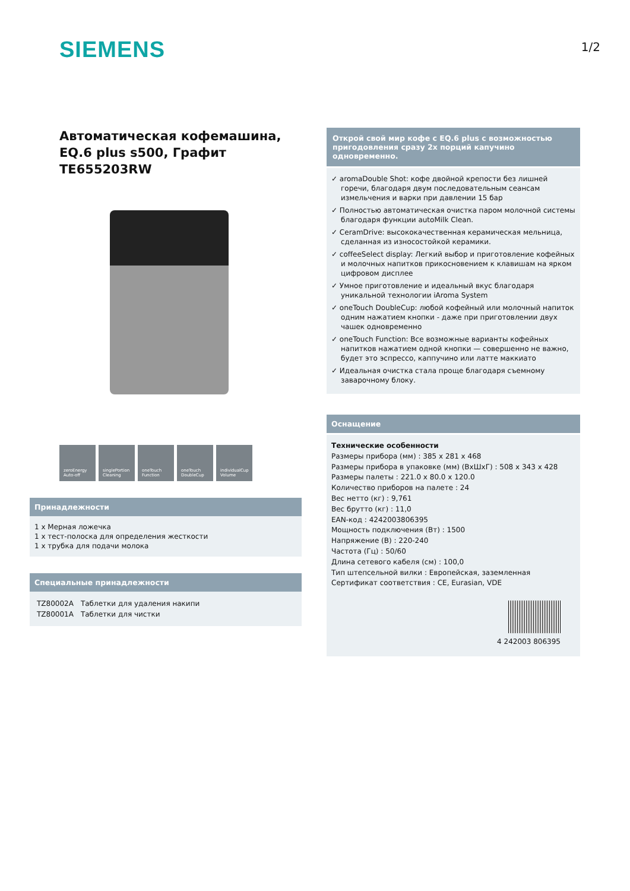SIEMENS
1/2
Автоматическая кофемашина, EQ.6 plus s500, Графит
TE655203RW
zeroEnergy Auto-off
singlePortion Cleaning
oneTouch Function
oneTouch DoubleCup
individualCup Volume
Принадлежности
1 x Мерная ложечка
1 x тест-полоска для определения жесткости
1 x трубка для подачи молока
Специальные принадлежности
| TZ80002A | Таблетки для удаления накипи |
| TZ80001A | Таблетки для чистки |
Открой свой мир кофе с EQ.6 plus с возможностью пригодовления сразу 2х порций капучино одновременно.
✓ aromaDouble Shot: кофе двойной крепости без лишней горечи, благодаря двум последовательным сеансам измельчения и варки при давлении 15 бар
✓ Полностью автоматическая очистка паром молочной системы благодаря функции autoMilk Clean.
✓ CeramDrive: высококачественная керамическая мельница, сделанная из износостойкой керамики.
✓ coffeeSelect display: Легкий выбор и приготовление кофейных и молочных напитков прикосновением к клавишам на ярком цифровом дисплее
✓ Умное приготовление и идеальный вкус благодаря уникальной технологии iAroma System
✓ oneTouch DoubleCup: любой кофейный или молочный напиток одним нажатием кнопки - даже при приготовлении двух чашек одновременно
✓ oneTouch Function: Все возможные варианты кофейных напитков нажатием одной кнопки — совершенно не важно, будет это эспрессо, каппучино или латте маккиато
✓ Идеальная очистка стала проще благодаря съемному заварочному блоку.
Оснащение
Технические особенности
Размеры прибора (мм) : 385 x 281 x 468
Размеры прибора в упаковке (мм) (ВхШхГ) : 508 x 343 x 428
Размеры палеты : 221.0 x 80.0 x 120.0
Количество приборов на палете : 24
Вес нетто (кг) : 9,761
Вес брутто (кг) : 11,0
EAN-код : 4242003806395
Мощность подключения (Вт) : 1500
Напряжение (В) : 220-240
Частота (Гц) : 50/60
Длина сетевого кабеля (см) : 100,0
Тип штепсельной вилки : Европейская, заземленная
Сертификат соответствия : CE, Eurasian, VDE
4 242003 806395